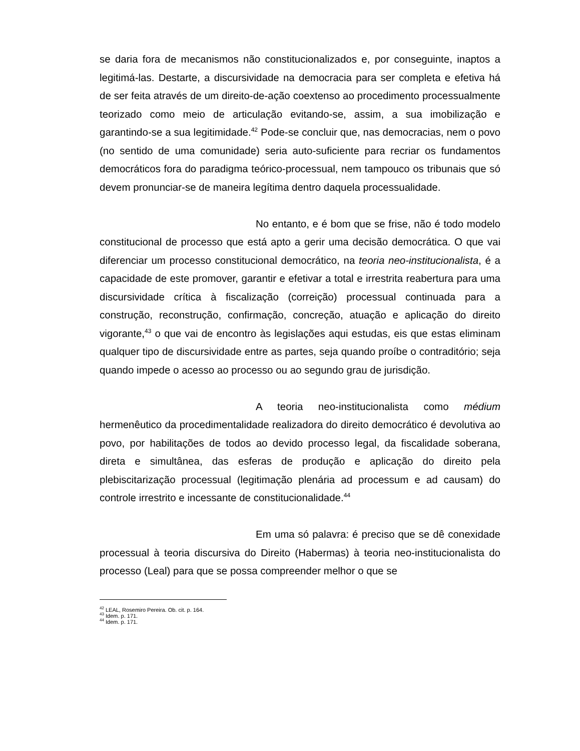se daria fora de mecanismos não constitucionalizados e, por conseguinte, inaptos a legitimá-las. Destarte, a discursividade na democracia para ser completa e efetiva há de ser feita através de um direito-de-ação coextenso ao procedimento processualmente teorizado como meio de articulação evitando-se, assim, a sua imobilização e garantindo-se a sua legitimidade.<sup>42</sup> Pode-se concluir que, nas democracias, nem o povo (no sentido de uma comunidade) seria auto-suficiente para recriar os fundamentos democráticos fora do paradigma teórico-processual, nem tampouco os tribunais que só devem pronunciar-se de maneira legítima dentro daquela processualidade.
No entanto, e é bom que se frise, não é todo modelo constitucional de processo que está apto a gerir uma decisão democrática. O que vai diferenciar um processo constitucional democrático, na teoria neo-institucionalista, é a capacidade de este promover, garantir e efetivar a total e irrestrita reabertura para uma discursividade crítica à fiscalização (correição) processual continuada para a construção, reconstrução, confirmação, concreção, atuação e aplicação do direito vigorante,<sup>43</sup> o que vai de encontro às legislações aqui estudas, eis que estas eliminam qualquer tipo de discursividade entre as partes, seja quando proíbe o contraditório; seja quando impede o acesso ao processo ou ao segundo grau de jurisdição.
A teoria neo-institucionalista como médium hermenêutico da procedimentalidade realizadora do direito democrático é devolutiva ao povo, por habilitações de todos ao devido processo legal, da fiscalidade soberana, direta e simultânea, das esferas de produção e aplicação do direito pela plebiscitarização processual (legitimação plenária ad processum e ad causam) do controle irrestrito e incessante de constitucionalidade.<sup>44</sup>
Em uma só palavra: é preciso que se dê conexidade processual à teoria discursiva do Direito (Habermas) à teoria neo-institucionalista do processo (Leal) para que se possa compreender melhor o que se
<sup>42</sup> LEAL, Rosemiro Pereira. Ob. cit. p. 164.
<sup>43</sup> Idem. p. 171.
<sup>44</sup> Idem. p. 171.